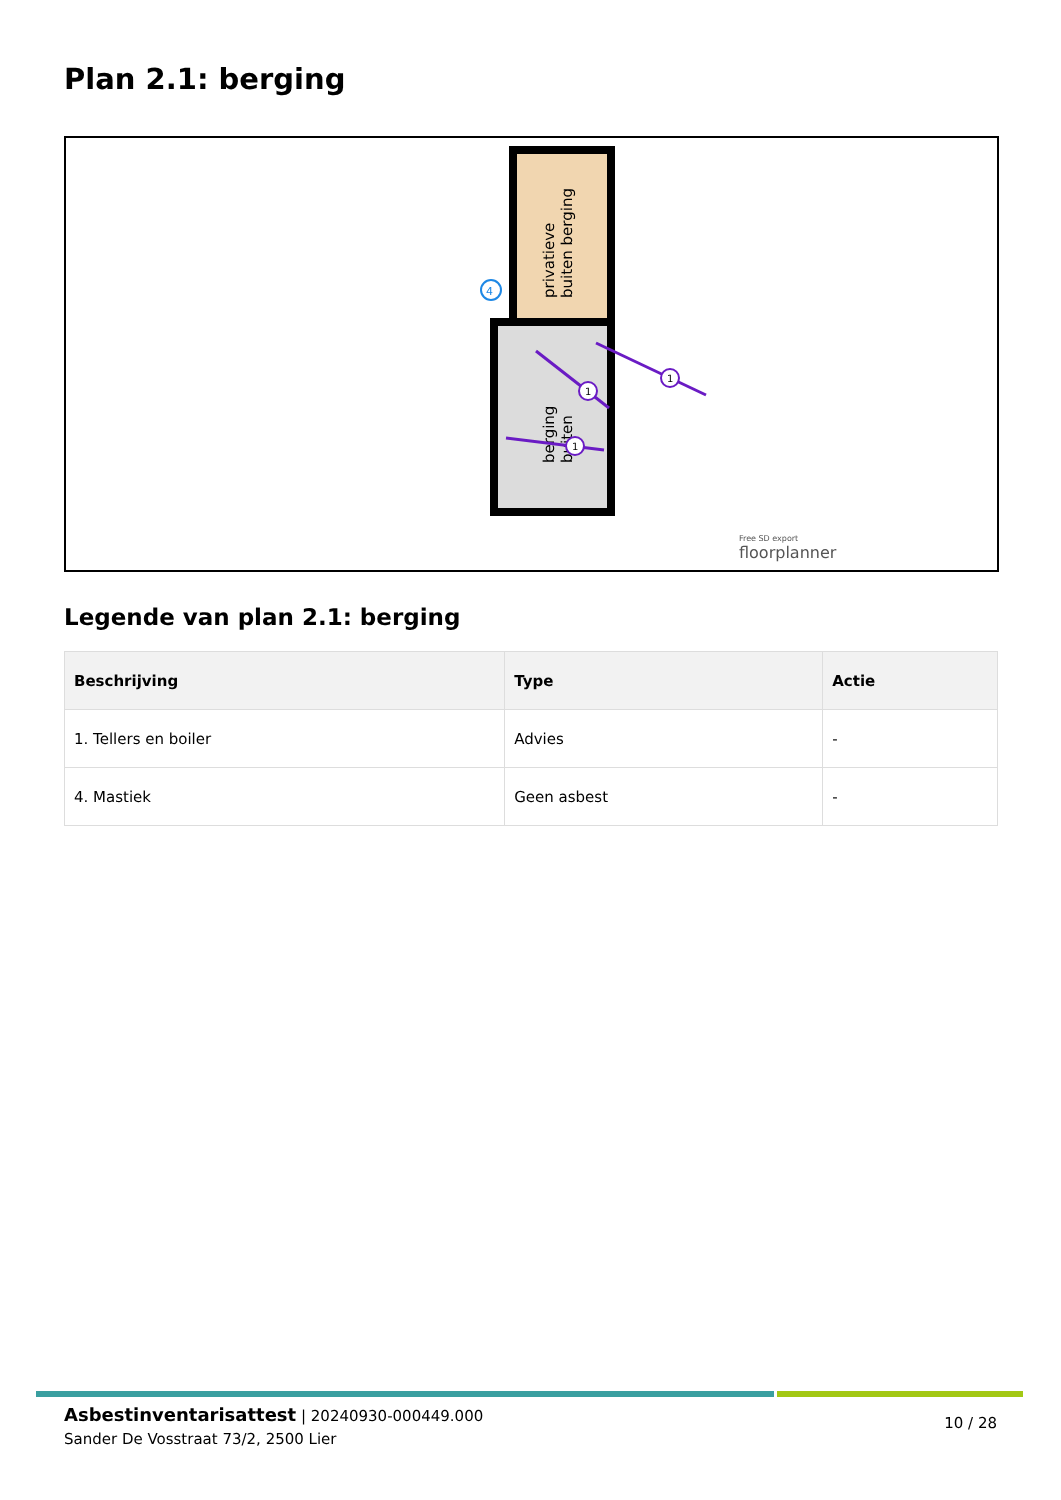Plan 2.1: berging
privatieve
buiten berging
berging
buiten
4
1
1
1
Free SD export
floorplanner
Legende van plan 2.1: berging
| Beschrijving | Type | Actie |
| --- | --- | --- |
| 1. Tellers en boiler | Advies | - |
| 4. Mastiek | Geen asbest | - |
Asbestinventarisattest | 20240930-000449.000
Sander De Vosstraat 73/2, 2500 Lier
10 / 28